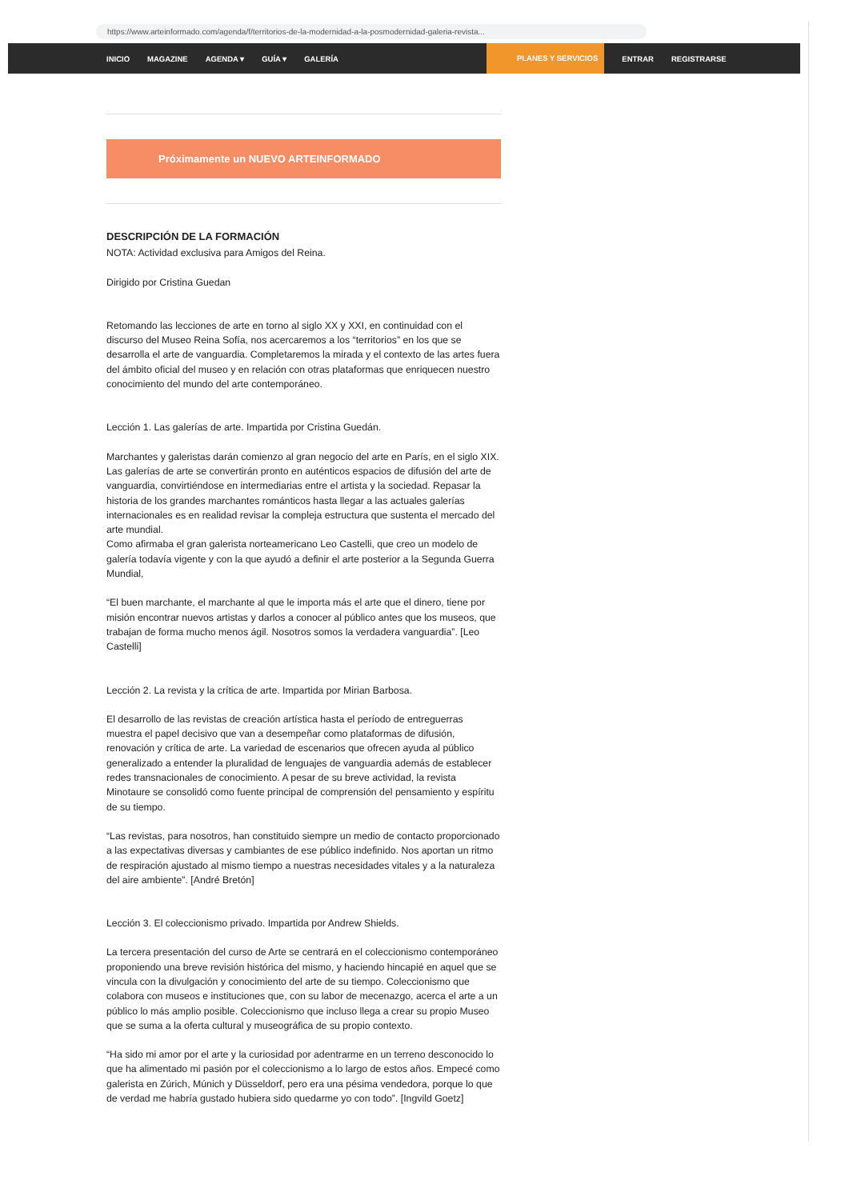https://www.arteinformado.com/agenda/f/territorios-de-la-modernidad-a-la-posmodernidad-galeria-revista...
INICIO MAGAZINE AGENDA ▾ GUÍA ▾ GALERÍA PLANES Y SERVICIOS ENTRAR REGISTRARSE
Próximamente un NUEVO ARTEINFORMADO
DESCRIPCIÓN DE LA FORMACIÓN
NOTA: Actividad exclusiva para Amigos del Reina.
Dirigido por Cristina Guedan
Retomando las lecciones de arte en torno al siglo XX y XXI, en continuidad con el discurso del Museo Reina Sofía, nos acercaremos a los “territorios” en los que se desarrolla el arte de vanguardia. Completaremos la mirada y el contexto de las artes fuera del ámbito oficial del museo y en relación con otras plataformas que enriquecen nuestro conocimiento del mundo del arte contemporáneo.
Lección 1. Las galerías de arte. Impartida por Cristina Guedán.
Marchantes y galeristas darán comienzo al gran negocio del arte en París, en el siglo XIX. Las galerías de arte se convertirán pronto en auténticos espacios de difusión del arte de vanguardia, convirtiéndose en intermediarias entre el artista y la sociedad. Repasar la historia de los grandes marchantes románticos hasta llegar a las actuales galerías internacionales es en realidad revisar la compleja estructura que sustenta el mercado del arte mundial.
Como afirmaba el gran galerista norteamericano Leo Castelli, que creo un modelo de galería todavía vigente y con la que ayudó a definir el arte posterior a la Segunda Guerra Mundial,
“El buen marchante, el marchante al que le importa más el arte que el dinero, tiene por misión encontrar nuevos artistas y darlos a conocer al público antes que los museos, que trabajan de forma mucho menos ágil. Nosotros somos la verdadera vanguardia”. [Leo Castelli]
Lección 2. La revista y la crítica de arte. Impartida por Mirian Barbosa.
El desarrollo de las revistas de creación artística hasta el período de entreguerras muestra el papel decisivo que van a desempeñar como plataformas de difusión, renovación y crítica de arte. La variedad de escenarios que ofrecen ayuda al público generalizado a entender la pluralidad de lenguajes de vanguardia además de establecer redes transnacionales de conocimiento. A pesar de su breve actividad, la revista Minotaure se consolidó como fuente principal de comprensión del pensamiento y espíritu de su tiempo.
“Las revistas, para nosotros, han constituido siempre un medio de contacto proporcionado a las expectativas diversas y cambiantes de ese público indefinido. Nos aportan un ritmo de respiración ajustado al mismo tiempo a nuestras necesidades vitales y a la naturaleza del aire ambiente”. [André Bretón]
Lección 3. El coleccionismo privado. Impartida por Andrew Shields.
La tercera presentación del curso de Arte se centrará en el coleccionismo contemporáneo proponiendo una breve revisión histórica del mismo, y haciendo hincapié en aquel que se vincula con la divulgación y conocimiento del arte de su tiempo. Coleccionismo que colabora con museos e instituciones que, con su labor de mecenazgo, acerca el arte a un público lo más amplio posible. Coleccionismo que incluso llega a crear su propio Museo que se suma a la oferta cultural y museográfica de su propio contexto.
“Ha sido mi amor por el arte y la curiosidad por adentrarme en un terreno desconocido lo que ha alimentado mi pasión por el coleccionismo a lo largo de estos años. Empecé como galerista en Zúrich, Múnich y Düsseldorf, pero era una pésima vendedora, porque lo que de verdad me habría gustado hubiera sido quedarme yo con todo”. [Ingvild Goetz]